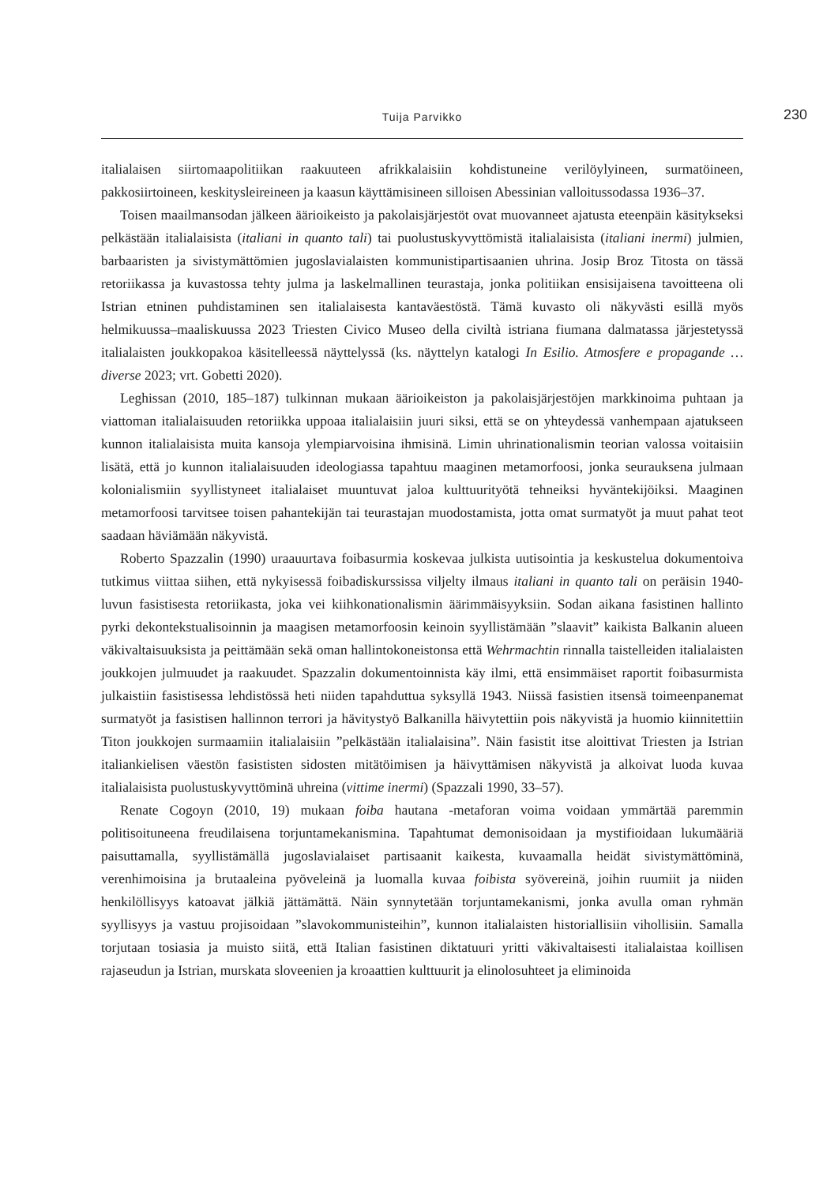Tuija Parvikko 230
italialaisen siirtomaapolitiikan raakuuteen afrikkalaisiin kohdistuneine verilöylyineen, surmatöineen, pakkosiirtoineen, keskitysleireineen ja kaasun käyttämisineen silloisen Abessinian valloitussodassa 1936–37.
Toisen maailmansodan jälkeen äärioikeisto ja pakolaisjärjestöt ovat muovanneet ajatusta eteenpäin käsitykseksi pelkästään italialaisista (italiani in quanto tali) tai puolustuskyvyttömistä italialaisista (italiani inermi) julmien, barbaaristen ja sivistymättömien jugoslavialaisten kommunistipartisaanien uhrina. Josip Broz Titosta on tässä retoriikassa ja kuvastossa tehty julma ja laskelmallinen teurastaja, jonka politiikan ensisijaisena tavoitteena oli Istrian etninen puhdistaminen sen italialaisesta kantaväestöstä. Tämä kuvasto oli näkyvästi esillä myös helmikuussa–maaliskuussa 2023 Triesten Civico Museo della civiltà istriana fiumana dalmatassa järjestetyssä italialaisten joukkopakoa käsitelleessä näyttelyssä (ks. näyttelyn katalogi In Esilio. Atmosfere e propagande …diverse 2023; vrt. Gobetti 2020).
Leghissan (2010, 185–187) tulkinnan mukaan äärioikeiston ja pakolaisjärjestöjen markkinoima puhtaan ja viattoman italialaisuuden retoriikka uppoaa italialaisiin juuri siksi, että se on yhteydessä vanhempaan ajatukseen kunnon italialaisista muita kansoja ylempiarvoisina ihmisinä. Limin uhrinationalismin teorian valossa voitaisiin lisätä, että jo kunnon italialaisuuden ideologiassa tapahtuu maaginen metamorfoosi, jonka seurauksena julmaan kolonialismiin syyllistyneet italialaiset muuntuvat jaloa kulttuurityötä tehneiksi hyväntekijöiksi. Maaginen metamorfoosi tarvitsee toisen pahantekijän tai teurastajan muodostamista, jotta omat surmatyöt ja muut pahat teot saadaan häviämään näkyvistä.
Roberto Spazzalin (1990) uraauurtava foibasurmia koskevaa julkista uutisointia ja keskustelua dokumentoiva tutkimus viittaa siihen, että nykyisessä foibadiskurssissa viljelty ilmaus italiani in quanto tali on peräisin 1940-luvun fasistisesta retoriikasta, joka vei kiihkonationalismin äärimmäisyyksiin. Sodan aikana fasistinen hallinto pyrki dekontekstualisoinnin ja maagisen metamorfoosin keinoin syyllistämään ”slaavit” kaikista Balkanin alueen väkivaltaisuuksista ja peittämään sekä oman hallintokoneistonsa että Wehrmachtin rinnalla taistelleiden italialaisten joukkojen julmuudet ja raakuudet. Spazzalin dokumentoinnista käy ilmi, että ensimmäiset raportit foibasurmista julkaistiin fasistisessa lehdistössä heti niiden tapahduttua syksyllä 1943. Niissä fasistien itsensä toimeenpanemat surmatyöt ja fasistisen hallinnon terrori ja hävitystyö Balkanilla häivytettiin pois näkyvistä ja huomio kiinnitettiin Titon joukkojen surmaamiin italialaisiin ”pelkästään italialaisina”. Näin fasistit itse aloittivat Triesten ja Istrian italiankielisen väestön fasististen sidosten mitätöimisen ja häivyttämisen näkyvistä ja alkoivat luoda kuvaa italialaisista puolustuskyvyttöminä uhreina (vittime inermi) (Spazzali 1990, 33–57).
Renate Cogoyn (2010, 19) mukaan foiba hautana -metaforan voima voidaan ymmärtää paremmin politisoituneena freudilaisena torjuntamekanismina. Tapahtumat demonisoidaan ja mystifioidaan lukumääriä paisuttamalla, syyllistämällä jugoslavialaiset partisaanit kaikesta, kuvaamalla heidät sivistymättöminä, verenhimoisina ja brutaaleina pyöveleinä ja luomalla kuvaa foibista syövereinä, joihin ruumiit ja niiden henkilöllisyys katoavat jälkiä jättämättä. Näin synnytetään torjuntamekanismi, jonka avulla oman ryhmän syyllisyys ja vastuu projisoidaan ”slavokommunisteihin”, kunnon italialaisten historiallisiin vihollisiin. Samalla torjutaan tosiasia ja muisto siitä, että Italian fasistinen diktatuuri yritti väkivaltaisesti italialaistaa koillisen rajaseudun ja Istrian, murskata sloveenien ja kroaattien kulttuurit ja elinolosuhteet ja eliminoida